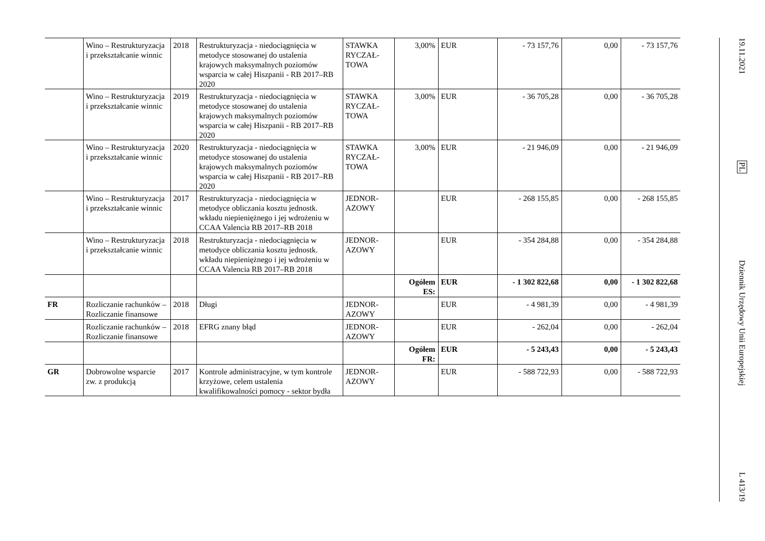| | Wino – Restrukturyzacja i przekształcanie winnic | 2018 | Restrukturyzacja - niedociągnięcia w metodyce stosowanej do ustalenia krajowych maksymalnych poziomów wsparcia w całej Hiszpanii - RB 2017–RB 2020 | STAWKA RYCZAŁ-TOWA | 3,00% | EUR | - 73 157,76 | 0,00 | - 73 157,76 |
| | Wino – Restrukturyzacja i przekształcanie winnic | 2019 | Restrukturyzacja - niedociągnięcia w metodyce stosowanej do ustalenia krajowych maksymalnych poziomów wsparcia w całej Hiszpanii - RB 2017–RB 2020 | STAWKA RYCZAŁ-TOWA | 3,00% | EUR | - 36 705,28 | 0,00 | - 36 705,28 |
| | Wino – Restrukturyzacja i przekształcanie winnic | 2020 | Restrukturyzacja - niedociągnięcia w metodyce stosowanej do ustalenia krajowych maksymalnych poziomów wsparcia w całej Hiszpanii - RB 2017–RB 2020 | STAWKA RYCZAŁ-TOWA | 3,00% | EUR | - 21 946,09 | 0,00 | - 21 946,09 |
| | Wino – Restrukturyzacja i przekształcanie winnic | 2017 | Restrukturyzacja - niedociągnięcia w metodyce obliczania kosztu jednostk. wkładu niepieniężnego i jej wdrożeniu w CCAA Valencia RB 2017–RB 2018 | JEDNOR-AZOWY | | EUR | - 268 155,85 | 0,00 | - 268 155,85 |
| | Wino – Restrukturyzacja i przekształcanie winnic | 2018 | Restrukturyzacja - niedociągnięcia w metodyce obliczania kosztu jednostk. wkładu niepieniężnego i jej wdrożeniu w CCAA Valencia RB 2017–RB 2018 | JEDNOR-AZOWY | | EUR | - 354 284,88 | 0,00 | - 354 284,88 |
| | | | | | Ogółem ES: | EUR | - 1 302 822,68 | 0,00 | - 1 302 822,68 |
| FR | Rozliczanie rachunków – Rozliczanie finansowe | 2018 | Długi | JEDNOR-AZOWY | | EUR | - 4 981,39 | 0,00 | - 4 981,39 |
| | Rozliczanie rachunków – Rozliczanie finansowe | 2018 | EFRG znany błąd | JEDNOR-AZOWY | | EUR | - 262,04 | 0,00 | - 262,04 |
| | | | | | Ogółem FR: | EUR | - 5 243,43 | 0,00 | - 5 243,43 |
| GR | Dobrowolne wsparcie zw. z produkcją | 2017 | Kontrole administracyjne, w tym kontrole krzyżowe, celem ustalenia kwalifikowalności pomocy - sektor bydła | JEDNOR-AZOWY | | EUR | - 588 722,93 | 0,00 | - 588 722,93 |
19.11.2021
PL
Dziennik Urzędowy Unii Europejskiej
L 413/19